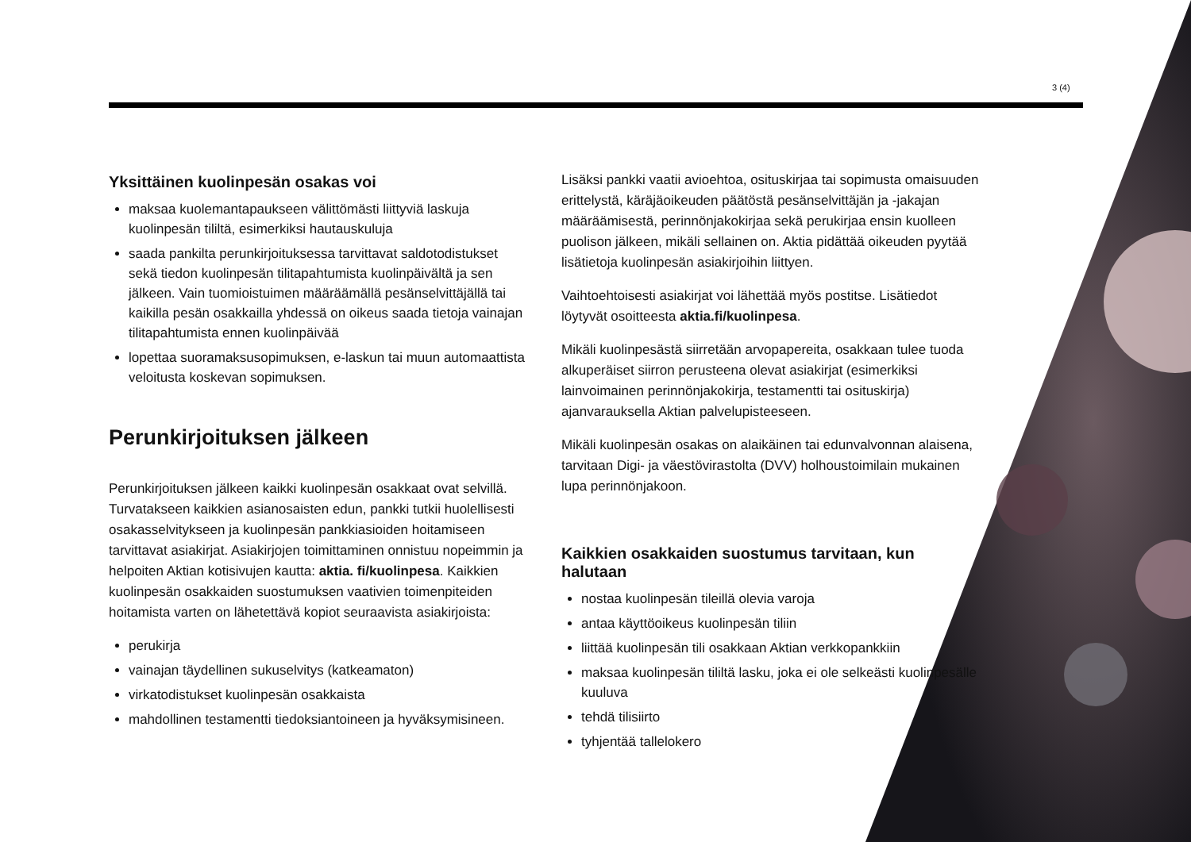3 (4)
Yksittäinen kuolinpesän osakas voi
maksaa kuolemantapaukseen välittömästi liittyviä laskuja kuolinpesän tililtä, esimerkiksi hautauskuluja
saada pankilta perunkirjoituksessa tarvittavat saldotodistukset sekä tiedon kuolinpesän tilitapahtumista kuolinpäivältä ja sen jälkeen. Vain tuomioistuimen määräämällä pesänselvittäjällä tai kaikilla pesän osakkailla yhdessä on oikeus saada tietoja vainajan tilitapahtumista ennen kuolinpäivää
lopettaa suoramaksusopimuksen, e-laskun tai muun automaattista veloitusta koskevan sopimuksen.
Perunkirjoituksen jälkeen
Perunkirjoituksen jälkeen kaikki kuolinpesän osakkaat ovat selvillä. Turvatakseen kaikkien asianosaisten edun, pankki tutkii huolellisesti osakasselvitykseen ja kuolinpesän pankkiasioiden hoitamiseen tarvittavat asiakirjat. Asiakirjojen toimittaminen onnistuu nopeimmin ja helpoiten Aktian kotisivujen kautta: aktia. fi/kuolinpesa. Kaikkien kuolinpesän osakkaiden suostumuksen vaativien toimenpiteiden hoitamista varten on lähetettävä kopiot seuraavista asiakirjoista:
perukirja
vainajan täydellinen sukuselvitys (katkeamaton)
virkatodistukset kuolinpesän osakkaista
mahdollinen testamentti tiedoksiantoineen ja hyväksymisineen.
Lisäksi pankki vaatii avioehtoa, osituskirjaa tai sopimusta omaisuuden erittelystä, käräjäoikeuden päätöstä pesänselvittäjän ja -jakajan määräämisestä, perinnönjakokirjaa sekä perukirjaa ensin kuolleen puolison jälkeen, mikäli sellainen on. Aktia pidättää oikeuden pyytää lisätietoja kuolinpesän asiakirjoihin liittyen.
Vaihtoehtoisesti asiakirjat voi lähettää myös postitse. Lisätiedot löytyvät osoitteesta aktia.fi/kuolinpesa.
Mikäli kuolinpesästä siirretään arvopapereita, osakkaan tulee tuoda alkuperäiset siirron perusteena olevat asiakirjat (esimerkiksi lainvoimainen perinnönjakokirja, testamentti tai osituskirja) ajanvarauksella Aktian palvelupisteeseen.
Mikäli kuolinpesän osakas on alaikäinen tai edunvalvonnan alaisena, tarvitaan Digi- ja väestövirastolta (DVV) holhoustoimilain mukainen lupa perinnönjakoon.
Kaikkien osakkaiden suostumus tarvitaan, kun halutaan
nostaa kuolinpesän tileillä olevia varoja
antaa käyttöoikeus kuolinpesän tiliin
liittää kuolinpesän tili osakkaan Aktian verkkopankkiin
maksaa kuolinpesän tililtä lasku, joka ei ole selkeästi kuolinpesälle kuuluva
tehdä tilisiirto
tyhjentää tallelokero